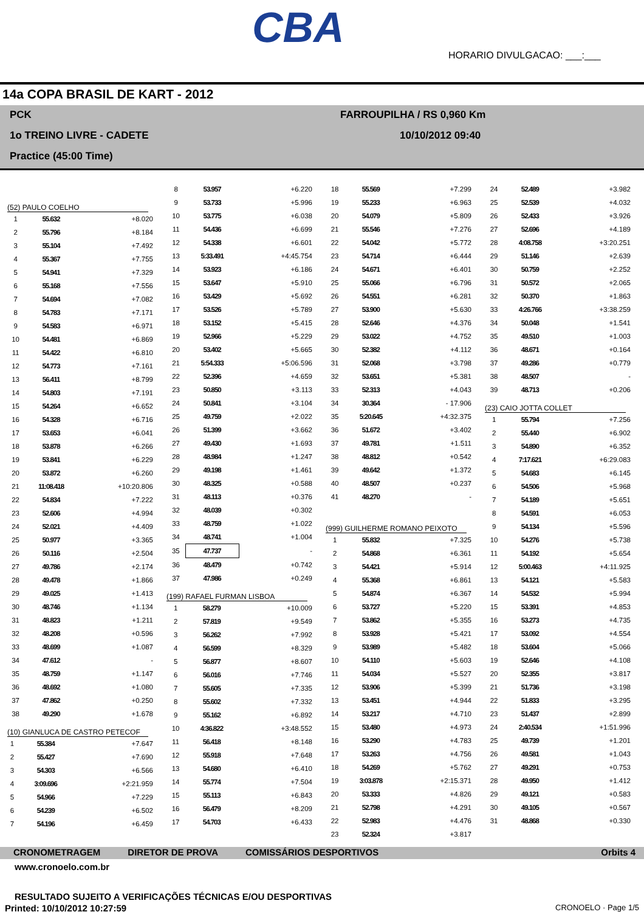CBA
HORARIO DIVULGACAO: ___:___
14a COPA BRASIL DE KART - 2012
PCK
1o TREINO LIVRE - CADETE
Practice (45:00 Time)
FARROUPILHA / RS 0,960 Km
10/10/2012 09:40
(52) PAULO COELHO
| 1 | 55.632 | +8.020 |
| 2 | 55.796 | +8.184 |
| 3 | 55.104 | +7.492 |
| 4 | 55.367 | +7.755 |
| 5 | 54.941 | +7.329 |
| 6 | 55.168 | +7.556 |
| 7 | 54.694 | +7.082 |
| 8 | 54.783 | +7.171 |
| 9 | 54.583 | +6.971 |
| 10 | 54.481 | +6.869 |
| 11 | 54.422 | +6.810 |
| 12 | 54.773 | +7.161 |
| 13 | 56.411 | +8.799 |
| 14 | 54.803 | +7.191 |
| 15 | 54.264 | +6.652 |
| 16 | 54.328 | +6.716 |
| 17 | 53.653 | +6.041 |
| 18 | 53.878 | +6.266 |
| 19 | 53.841 | +6.229 |
| 20 | 53.872 | +6.260 |
| 21 | 11:08.418 | +10:20.806 |
| 22 | 54.834 | +7.222 |
| 23 | 52.606 | +4.994 |
| 24 | 52.021 | +4.409 |
| 25 | 50.977 | +3.365 |
| 26 | 50.116 | +2.504 |
| 27 | 49.786 | +2.174 |
| 28 | 49.478 | +1.866 |
| 29 | 49.025 | +1.413 |
| 30 | 48.746 | +1.134 |
| 31 | 48.823 | +1.211 |
| 32 | 48.208 | +0.596 |
| 33 | 48.699 | +1.087 |
| 34 | 47.612 | - |
| 35 | 48.759 | +1.147 |
| 36 | 48.692 | +1.080 |
| 37 | 47.862 | +0.250 |
| 38 | 49.290 | +1.678 |
(10) GIANLUCA DE CASTRO PETECOF
| 1 | 55.384 | +7.647 |
| 2 | 55.427 | +7.690 |
| 3 | 54.303 | +6.566 |
| 4 | 3:09.696 | +2:21.959 |
| 5 | 54.966 | +7.229 |
| 6 | 54.239 | +6.502 |
| 7 | 54.196 | +6.459 |
| 8 | 53.957 | +6.220 |
| 9 | 53.733 | +5.996 |
| 10 | 53.775 | +6.038 |
| 11 | 54.436 | +6.699 |
| 12 | 54.338 | +6.601 |
| 13 | 5:33.491 | +4:45.754 |
| 14 | 53.923 | +6.186 |
| 15 | 53.647 | +5.910 |
| 16 | 53.429 | +5.692 |
| 17 | 53.526 | +5.789 |
| 18 | 53.152 | +5.415 |
| 19 | 52.966 | +5.229 |
| 20 | 53.402 | +5.665 |
| 21 | 5:54.333 | +5:06.596 |
| 22 | 52.396 | +4.659 |
| 23 | 50.850 | +3.113 |
| 24 | 50.841 | +3.104 |
| 25 | 49.759 | +2.022 |
| 26 | 51.399 | +3.662 |
| 27 | 49.430 | +1.693 |
| 28 | 48.984 | +1.247 |
| 29 | 49.198 | +1.461 |
| 30 | 48.325 | +0.588 |
| 31 | 48.113 | +0.376 |
| 32 | 48.039 | +0.302 |
| 33 | 48.759 | +1.022 |
| 34 | 48.741 | +1.004 |
| 35 | 47.737 | - |
| 36 | 48.479 | +0.742 |
| 37 | 47.986 | +0.249 |
(199) RAFAEL FURMAN LISBOA
| 1 | 58.279 | +10.009 |
| 2 | 57.819 | +9.549 |
| 3 | 56.262 | +7.992 |
| 4 | 56.599 | +8.329 |
| 5 | 56.877 | +8.607 |
| 6 | 56.016 | +7.746 |
| 7 | 55.605 | +7.335 |
| 8 | 55.602 | +7.332 |
| 9 | 55.162 | +6.892 |
| 10 | 4:36.822 | +3:48.552 |
| 11 | 56.418 | +8.148 |
| 12 | 55.918 | +7.648 |
| 13 | 54.680 | +6.410 |
| 14 | 55.774 | +7.504 |
| 15 | 55.113 | +6.843 |
| 16 | 56.479 | +8.209 |
| 17 | 54.703 | +6.433 |
| 18 | 55.569 | +7.299 |
| 19 | 55.233 | +6.963 |
| 20 | 54.079 | +5.809 |
| 21 | 55.546 | +7.276 |
| 22 | 54.042 | +5.772 |
| 23 | 54.714 | +6.444 |
| 24 | 54.671 | +6.401 |
| 25 | 55.066 | +6.796 |
| 26 | 54.551 | +6.281 |
| 27 | 53.900 | +5.630 |
| 28 | 52.646 | +4.376 |
| 29 | 53.022 | +4.752 |
| 30 | 52.382 | +4.112 |
| 31 | 52.068 | +3.798 |
| 32 | 53.651 | +5.381 |
| 33 | 52.313 | +4.043 |
| 34 | 30.364 | - 17.906 |
| 35 | 5:20.645 | +4:32.375 |
| 36 | 51.672 | +3.402 |
| 37 | 49.781 | +1.511 |
| 38 | 48.812 | +0.542 |
| 39 | 49.642 | +1.372 |
| 40 | 48.507 | +0.237 |
| 41 | 48.270 | - |
(999) GUILHERME ROMANO PEIXOTO
| 1 | 55.832 | +7.325 |
| 2 | 54.868 | +6.361 |
| 3 | 54.421 | +5.914 |
| 4 | 55.368 | +6.861 |
| 5 | 54.874 | +6.367 |
| 6 | 53.727 | +5.220 |
| 7 | 53.862 | +5.355 |
| 8 | 53.928 | +5.421 |
| 9 | 53.989 | +5.482 |
| 10 | 54.110 | +5.603 |
| 11 | 54.034 | +5.527 |
| 12 | 53.906 | +5.399 |
| 13 | 53.451 | +4.944 |
| 14 | 53.217 | +4.710 |
| 15 | 53.480 | +4.973 |
| 16 | 53.290 | +4.783 |
| 17 | 53.263 | +4.756 |
| 18 | 54.269 | +5.762 |
| 19 | 3:03.878 | +2:15.371 |
| 20 | 53.333 | +4.826 |
| 21 | 52.798 | +4.291 |
| 22 | 52.983 | +4.476 |
| 23 | 52.324 | +3.817 |
| 24 | 52.489 | +3.982 |
| 25 | 52.539 | +4.032 |
| 26 | 52.433 | +3.926 |
| 27 | 52.696 | +4.189 |
| 28 | 4:08.758 | +3:20.251 |
| 29 | 51.146 | +2.639 |
| 30 | 50.759 | +2.252 |
| 31 | 50.572 | +2.065 |
| 32 | 50.370 | +1.863 |
| 33 | 4:26.766 | +3:38.259 |
| 34 | 50.048 | +1.541 |
| 35 | 49.510 | +1.003 |
| 36 | 48.671 | +0.164 |
| 37 | 49.286 | +0.779 |
| 38 | 48.507 | - |
| 39 | 48.713 | +0.206 |
(23) CAIO JOTTA COLLET
| 1 | 55.794 | +7.256 |
| 2 | 55.440 | +6.902 |
| 3 | 54.890 | +6.352 |
| 4 | 7:17.621 | +6:29.083 |
| 5 | 54.683 | +6.145 |
| 6 | 54.506 | +5.968 |
| 7 | 54.189 | +5.651 |
| 8 | 54.591 | +6.053 |
| 9 | 54.134 | +5.596 |
| 10 | 54.276 | +5.738 |
| 11 | 54.192 | +5.654 |
| 12 | 5:00.463 | +4:11.925 |
| 13 | 54.121 | +5.583 |
| 14 | 54.532 | +5.994 |
| 15 | 53.391 | +4.853 |
| 16 | 53.273 | +4.735 |
| 17 | 53.092 | +4.554 |
| 18 | 53.604 | +5.066 |
| 19 | 52.646 | +4.108 |
| 20 | 52.355 | +3.817 |
| 21 | 51.736 | +3.198 |
| 22 | 51.833 | +3.295 |
| 23 | 51.437 | +2.899 |
| 24 | 2:40.534 | +1:51.996 |
| 25 | 49.739 | +1.201 |
| 26 | 49.581 | +1.043 |
| 27 | 49.291 | +0.753 |
| 28 | 49.950 | +1.412 |
| 29 | 49.121 | +0.583 |
| 30 | 49.105 | +0.567 |
| 31 | 48.868 | +0.330 |
CRONOMETRAGEM DIRETOR DE PROVA COMISSÁRIOS DESPORTIVOS Orbits 4
www.cronoelo.com.br
RESULTADO SUJEITO A VERIFICAÇÕES TÉCNICAS E/OU DESPORTIVAS
Printed: 10/10/2012 10:27:59 CRONOELO · Page 1/5